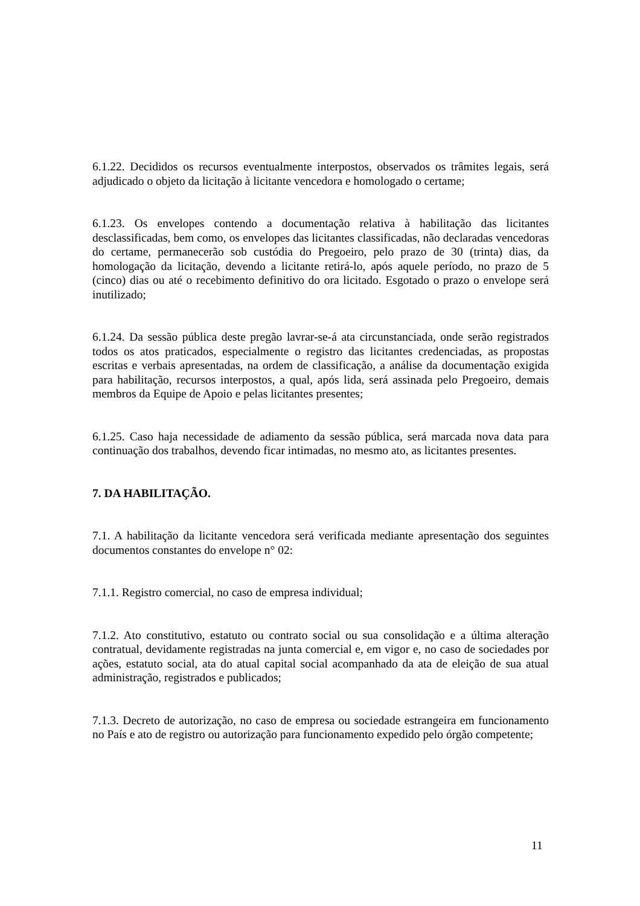6.1.22. Decididos os recursos eventualmente interpostos, observados os trâmites legais, será adjudicado o objeto da licitação à licitante vencedora e homologado o certame;
6.1.23. Os envelopes contendo a documentação relativa à habilitação das licitantes desclassificadas, bem como, os envelopes das licitantes classificadas, não declaradas vencedoras do certame, permanecerão sob custódia do Pregoeiro, pelo prazo de 30 (trinta) dias, da homologação da licitação, devendo a licitante retirá-lo, após aquele período, no prazo de 5 (cinco) dias ou até o recebimento definitivo do ora licitado. Esgotado o prazo o envelope será inutilizado;
6.1.24. Da sessão pública deste pregão lavrar-se-á ata circunstanciada, onde serão registrados todos os atos praticados, especialmente o registro das licitantes credenciadas, as propostas escritas e verbais apresentadas, na ordem de classificação, a análise da documentação exigida para habilitação, recursos interpostos, a qual, após lida, será assinada pelo Pregoeiro, demais membros da Equipe de Apoio e pelas licitantes presentes;
6.1.25. Caso haja necessidade de adiamento da sessão pública, será marcada nova data para continuação dos trabalhos, devendo ficar intimadas, no mesmo ato, as licitantes presentes.
7. DA HABILITAÇÃO.
7.1. A habilitação da licitante vencedora será verificada mediante apresentação dos seguintes documentos constantes do envelope n° 02:
7.1.1. Registro comercial, no caso de empresa individual;
7.1.2. Ato constitutivo, estatuto ou contrato social ou sua consolidação e a última alteração contratual, devidamente registradas na junta comercial e, em vigor e, no caso de sociedades por ações, estatuto social, ata do atual capital social acompanhado da ata de eleição de sua atual administração, registrados e publicados;
7.1.3. Decreto de autorização, no caso de empresa ou sociedade estrangeira em funcionamento no País e ato de registro ou autorização para funcionamento expedido pelo órgão competente;
11